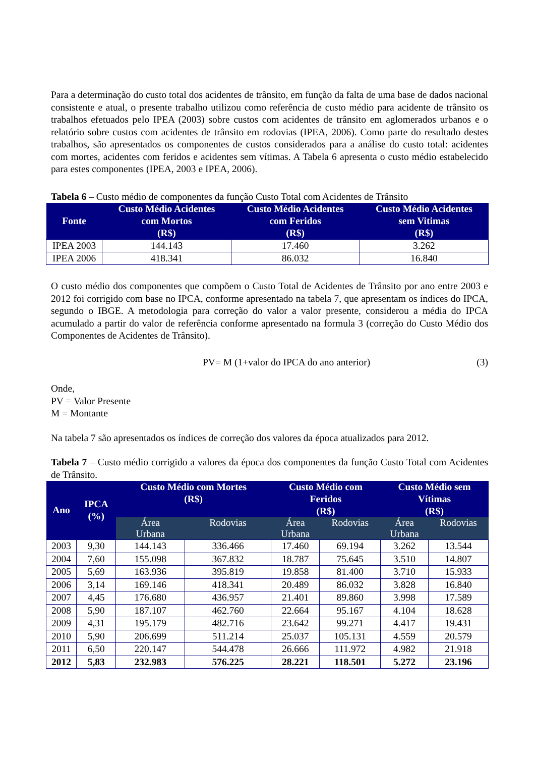Para a determinação do custo total dos acidentes de trânsito, em função da falta de uma base de dados nacional consistente e atual, o presente trabalho utilizou como referência de custo médio para acidente de trânsito os trabalhos efetuados pelo IPEA (2003) sobre custos com acidentes de trânsito em aglomerados urbanos e o relatório sobre custos com acidentes de trânsito em rodovias (IPEA, 2006). Como parte do resultado destes trabalhos, são apresentados os componentes de custos considerados para a análise do custo total: acidentes com mortes, acidentes com feridos e acidentes sem vítimas. A Tabela 6 apresenta o custo médio estabelecido para estes componentes (IPEA, 2003 e IPEA, 2006).
Tabela 6 – Custo médio de componentes da função Custo Total com Acidentes de Trânsito
| Fonte | Custo Médio Acidentes com Mortos (R$) | Custo Médio Acidentes com Feridos (R$) | Custo Médio Acidentes sem Vitimas (R$) |
| --- | --- | --- | --- |
| IPEA 2003 | 144.143 | 17.460 | 3.262 |
| IPEA 2006 | 418.341 | 86.032 | 16.840 |
O custo médio dos componentes que compõem o Custo Total de Acidentes de Trânsito por ano entre 2003 e 2012 foi corrigido com base no IPCA, conforme apresentado na tabela 7, que apresentam os índices do IPCA, segundo o IBGE. A metodologia para correção do valor a valor presente, considerou a média do IPCA acumulado a partir do valor de referência conforme apresentado na formula 3 (correção do Custo Médio dos Componentes de Acidentes de Trânsito).
PV= M (1+valor do IPCA do ano anterior) (3)
Onde,
PV = Valor Presente
M = Montante
Na tabela 7 são apresentados os índices de correção dos valores da época atualizados para 2012.
Tabela 7 – Custo médio corrigido a valores da época dos componentes da função Custo Total com Acidentes de Trânsito.
| Ano | IPCA (%) | Custo Médio com Mortes (R$) | | Custo Médio com Feridos (R$) | | Custo Médio sem Vítimas (R$) | |
| --- | --- | --- | --- | --- | --- | --- | --- |
| | | Área Urbana | Rodovias | Área Urbana | Rodovias | Área Urbana | Rodovias |
| 2003 | 9,30 | 144.143 | 336.466 | 17.460 | 69.194 | 3.262 | 13.544 |
| 2004 | 7,60 | 155.098 | 367.832 | 18.787 | 75.645 | 3.510 | 14.807 |
| 2005 | 5,69 | 163.936 | 395.819 | 19.858 | 81.400 | 3.710 | 15.933 |
| 2006 | 3,14 | 169.146 | 418.341 | 20.489 | 86.032 | 3.828 | 16.840 |
| 2007 | 4,45 | 176.680 | 436.957 | 21.401 | 89.860 | 3.998 | 17.589 |
| 2008 | 5,90 | 187.107 | 462.760 | 22.664 | 95.167 | 4.104 | 18.628 |
| 2009 | 4,31 | 195.179 | 482.716 | 23.642 | 99.271 | 4.417 | 19.431 |
| 2010 | 5,90 | 206.699 | 511.214 | 25.037 | 105.131 | 4.559 | 20.579 |
| 2011 | 6,50 | 220.147 | 544.478 | 26.666 | 111.972 | 4.982 | 21.918 |
| 2012 | 5,83 | 232.983 | 576.225 | 28.221 | 118.501 | 5.272 | 23.196 |